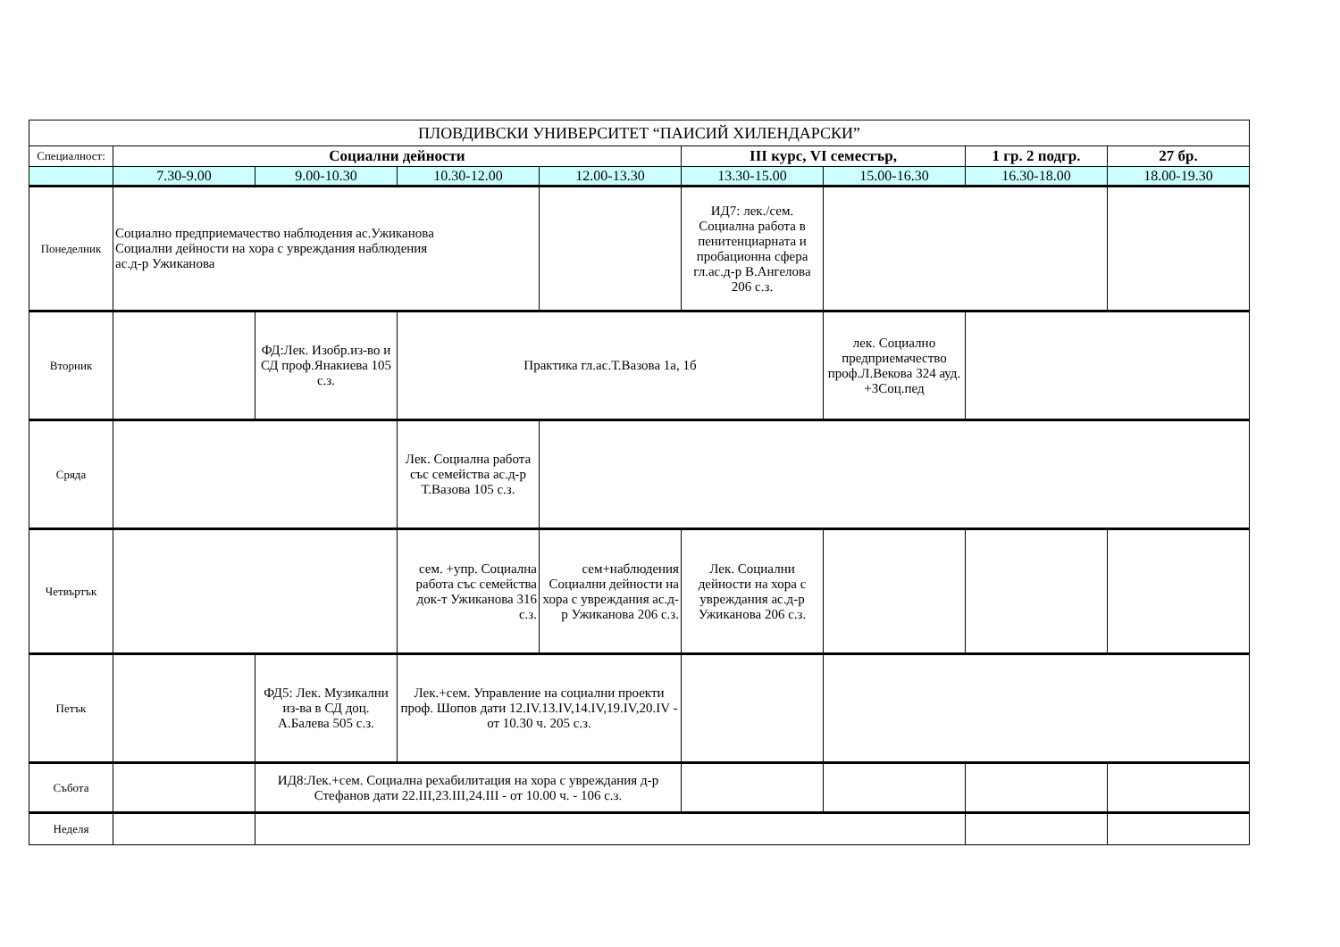| ПЛОВДИВСКИ УНИВЕРСИТЕТ “ПАИСИЙ ХИЛЕНДАРСКИ” | | | | | | | | |
| Специалност: | Социални дейности | | | | III курс, VI семестър, | | 1 гр. 2 подгр. | 27 бр. |
| | 7.30-9.00 | 9.00-10.30 | 10.30-12.00 | 12.00-13.30 | 13.30-15.00 | 15.00-16.30 | 16.30-18.00 | 18.00-19.30 |
| Понеделник | Социално предприемачество наблюдения ас.Ужиканова Социални дейности на хора с увреждания наблюдения ас.д-р Ужиканова | | | | ИД7: лек./сем. Социална работа в пенитенциарната и пробационна сфера гл.ас.д-р В.Ангелова 206 с.з. | | | |
| Вторник | | ФД:Лек. Изобр.из-во и СД проф.Янакиева 105 с.з. | Практика гл.ас.Т.Вазова 1а, 1б | | | лек. Социално предприемачество проф.Л.Векова 324 ауд. +3Соц.пед | | |
| Сряда | | | Лек. Социална работа със семейства ас.д-р Т.Вазова 105 с.з. | | | | | |
| Четвъртък | | | сем. +упр. Социална работа със семейства док-т Ужиканова 316 с.з. | сем+наблюдения Социални дейности на хора с увреждания ас.д-р Ужиканова 206 с.з. | Лек. Социални дейности на хора с увреждания ас.д-р Ужиканова 206 с.з. | | | |
| Петък | | ФД5: Лек. Музикални из-ва в СД доц. А.Балева 505 с.з. | Лек.+сем. Управление на социални проекти проф. Шопов дати 12.IV.13.IV,14.IV,19.IV,20.IV - от 10.30 ч. 205 с.з. | | | | | |
| Събота | | ИД8:Лек.+сем. Социална рехабилитация на хора с увреждания д-р Стефанов дати 22.III,23.III,24.III - от 10.00 ч. - 106 с.з. | | | | | | |
| Неделя | | | | | | | | |